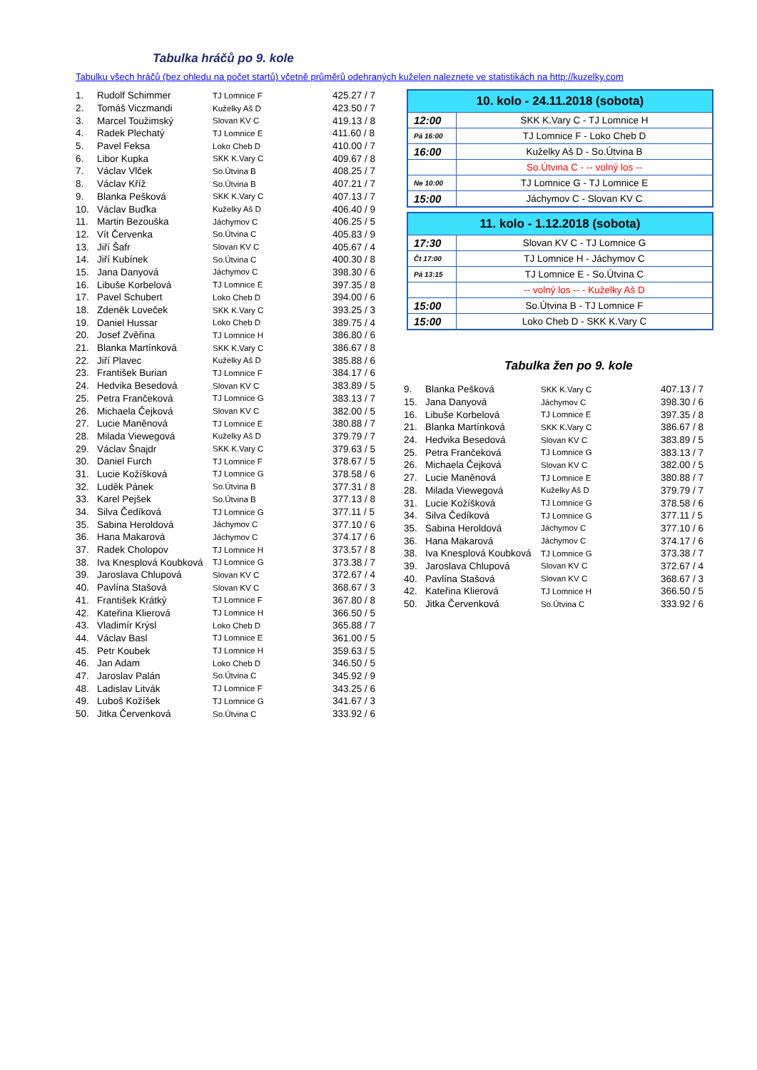Tabulka hráčů po 9. kole
Tabulku všech hráčů (bez ohledu na počet startů) včetně průměrů odehraných kuželen naleznete ve statistikách na http://kuzelky.com
| 1. | Rudolf Schimmer | TJ Lomnice F | 425.27 / 7 |
| 2. | Tomáš Viczmandi | Kuželky Aš D | 423.50 / 7 |
| 3. | Marcel Toužimský | Slovan KV C | 419.13 / 8 |
| 4. | Radek Plechatý | TJ Lomnice E | 411.60 / 8 |
| 5. | Pavel Feksa | Loko Cheb D | 410.00 / 7 |
| 6. | Libor Kupka | SKK K.Vary C | 409.67 / 8 |
| 7. | Václav Vlček | So.Útvina B | 408.25 / 7 |
| 8. | Václav Kříž | So.Útvina B | 407.21 / 7 |
| 9. | Blanka Pešková | SKK K.Vary C | 407.13 / 7 |
| 10. | Václav Buďka | Kuželky Aš D | 406.40 / 9 |
| 11. | Martin Bezouška | Jáchymov C | 406.25 / 5 |
| 12. | Vít Červenka | So.Útvina C | 405.83 / 9 |
| 13. | Jiří Šafr | Slovan KV C | 405.67 / 4 |
| 14. | Jiří Kubínek | So.Útvina C | 400.30 / 8 |
| 15. | Jana Danyová | Jáchymov C | 398.30 / 6 |
| 16. | Libuše Korbelová | TJ Lomnice E | 397.35 / 8 |
| 17. | Pavel Schubert | Loko Cheb D | 394.00 / 6 |
| 18. | Zdeněk Loveček | SKK K.Vary C | 393.25 / 3 |
| 19. | Daniel Hussar | Loko Cheb D | 389.75 / 4 |
| 20. | Josef Zvěřina | TJ Lomnice H | 386.80 / 6 |
| 21. | Blanka Martínková | SKK K.Vary C | 386.67 / 8 |
| 22. | Jiří Plavec | Kuželky Aš D | 385.88 / 6 |
| 23. | František Burian | TJ Lomnice F | 384.17 / 6 |
| 24. | Hedvika Besedová | Slovan KV C | 383.89 / 5 |
| 25. | Petra Frančeková | TJ Lomnice G | 383.13 / 7 |
| 26. | Michaela Čejková | Slovan KV C | 382.00 / 5 |
| 27. | Lucie Maněnová | TJ Lomnice E | 380.88 / 7 |
| 28. | Milada Viewegová | Kuželky Aš D | 379.79 / 7 |
| 29. | Václav Šnajdr | SKK K.Vary C | 379.63 / 5 |
| 30. | Daniel Furch | TJ Lomnice F | 378.67 / 5 |
| 31. | Lucie Kožíšková | TJ Lomnice G | 378.58 / 6 |
| 32. | Luděk Pánek | So.Útvina B | 377.31 / 8 |
| 33. | Karel Pejšek | So.Útvina B | 377.13 / 8 |
| 34. | Silva Čedíková | TJ Lomnice G | 377.11 / 5 |
| 35. | Sabina Heroldová | Jáchymov C | 377.10 / 6 |
| 36. | Hana Makarová | Jáchymov C | 374.17 / 6 |
| 37. | Radek Cholopov | TJ Lomnice H | 373.57 / 8 |
| 38. | Iva Knesplová Koubková | TJ Lomnice G | 373.38 / 7 |
| 39. | Jaroslava Chlupová | Slovan KV C | 372.67 / 4 |
| 40. | Pavlína Stašová | Slovan KV C | 368.67 / 3 |
| 41. | František Krátký | TJ Lomnice F | 367.80 / 8 |
| 42. | Kateřina Klierová | TJ Lomnice H | 366.50 / 5 |
| 43. | Vladimír Krýsl | Loko Cheb D | 365.88 / 7 |
| 44. | Václav Basl | TJ Lomnice E | 361.00 / 5 |
| 45. | Petr Koubek | TJ Lomnice H | 359.63 / 5 |
| 46. | Jan Adam | Loko Cheb D | 346.50 / 5 |
| 47. | Jaroslav Palán | So.Útvina C | 345.92 / 9 |
| 48. | Ladislav Litvák | TJ Lomnice F | 343.25 / 6 |
| 49. | Luboš Kožíšek | TJ Lomnice G | 341.67 / 3 |
| 50. | Jitka Červenková | So.Útvina C | 333.92 / 6 |
| 10. kolo - 24.11.2018 (sobota) | |
| --- | --- |
| 12:00 | SKK K.Vary C - TJ Lomnice H |
| Pá 16:00 | TJ Lomnice F - Loko Cheb D |
| 16:00 | Kuželky Aš D - So.Útvina B |
| | So.Útvina C - -- volný los -- |
| Ne 10:00 | TJ Lomnice G - TJ Lomnice E |
| 15:00 | Jáchymov C - Slovan KV C |
| 11. kolo - 1.12.2018 (sobota) | |
| --- | --- |
| 17:30 | Slovan KV C - TJ Lomnice G |
| Čt 17:00 | TJ Lomnice H - Jáchymov C |
| Pá 13:15 | TJ Lomnice E - So.Útvina C |
| | -- volný los -- - Kuželky Aš D |
| 15:00 | So.Útvina B - TJ Lomnice F |
| 15:00 | Loko Cheb D - SKK K.Vary C |
Tabulka žen po 9. kole
| 9. | Blanka Pešková | SKK K.Vary C | 407.13 / 7 |
| 15. | Jana Danyová | Jáchymov C | 398.30 / 6 |
| 16. | Libuše Korbelová | TJ Lomnice E | 397.35 / 8 |
| 21. | Blanka Martínková | SKK K.Vary C | 386.67 / 8 |
| 24. | Hedvika Besedová | Slovan KV C | 383.89 / 5 |
| 25. | Petra Frančeková | TJ Lomnice G | 383.13 / 7 |
| 26. | Michaela Čejková | Slovan KV C | 382.00 / 5 |
| 27. | Lucie Maněnová | TJ Lomnice E | 380.88 / 7 |
| 28. | Milada Viewegová | Kuželky Aš D | 379.79 / 7 |
| 31. | Lucie Kožíšková | TJ Lomnice G | 378.58 / 6 |
| 34. | Silva Čedíková | TJ Lomnice G | 377.11 / 5 |
| 35. | Sabina Heroldová | Jáchymov C | 377.10 / 6 |
| 36. | Hana Makarová | Jáchymov C | 374.17 / 6 |
| 38. | Iva Knesplová Koubková | TJ Lomnice G | 373.38 / 7 |
| 39. | Jaroslava Chlupová | Slovan KV C | 372.67 / 4 |
| 40. | Pavlína Stašová | Slovan KV C | 368.67 / 3 |
| 42. | Kateřina Klierová | TJ Lomnice H | 366.50 / 5 |
| 50. | Jitka Červenková | So.Útvina C | 333.92 / 6 |